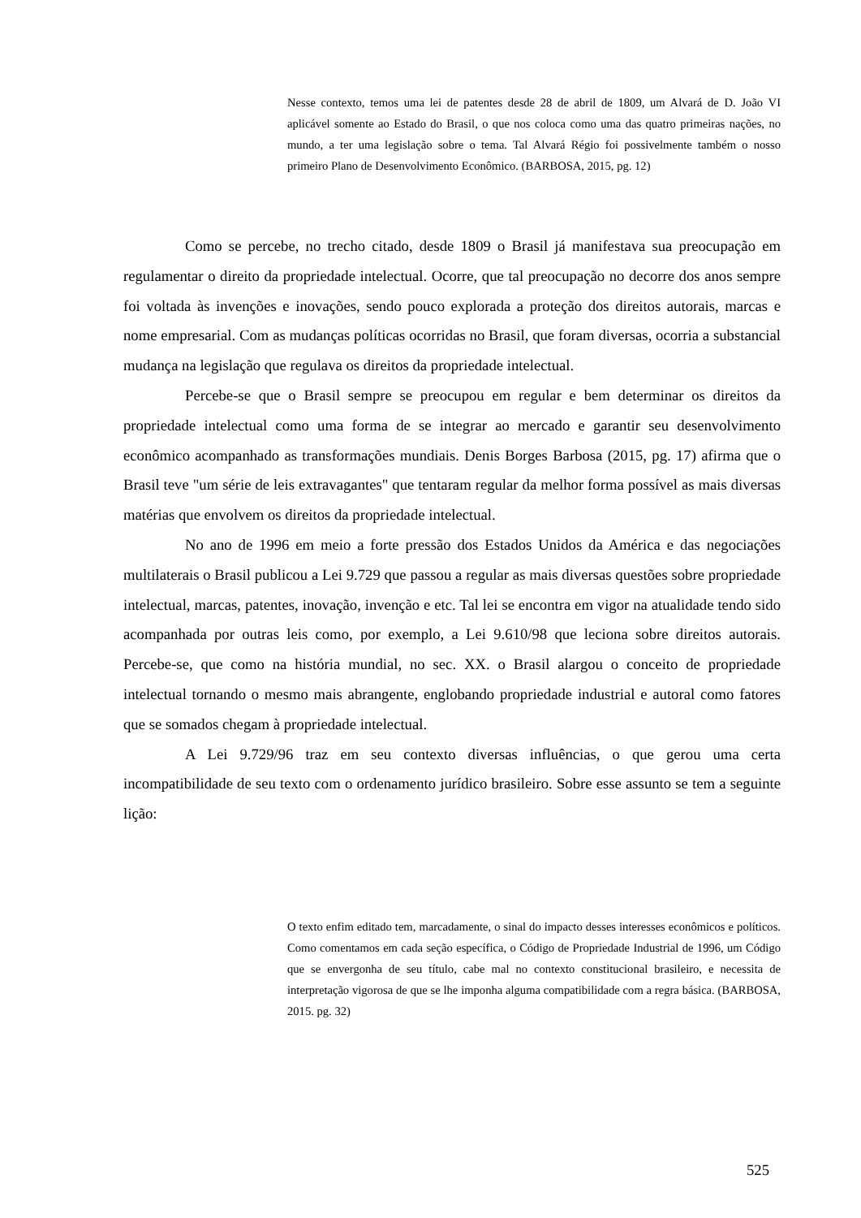Nesse contexto, temos uma lei de patentes desde 28 de abril de 1809, um Alvará de D. João VI aplicável somente ao Estado do Brasil, o que nos coloca como uma das quatro primeiras nações, no mundo, a ter uma legislação sobre o tema. Tal Alvará Régio foi possivelmente também o nosso primeiro Plano de Desenvolvimento Econômico. (BARBOSA, 2015, pg. 12)
Como se percebe, no trecho citado, desde 1809 o Brasil já manifestava sua preocupação em regulamentar o direito da propriedade intelectual. Ocorre, que tal preocupação no decorre dos anos sempre foi voltada às invenções e inovações, sendo pouco explorada a proteção dos direitos autorais, marcas e nome empresarial. Com as mudanças políticas ocorridas no Brasil, que foram diversas, ocorria a substancial mudança na legislação que regulava os direitos da propriedade intelectual.
Percebe-se que o Brasil sempre se preocupou em regular e bem determinar os direitos da propriedade intelectual como uma forma de se integrar ao mercado e garantir seu desenvolvimento econômico acompanhado as transformações mundiais. Denis Borges Barbosa (2015, pg. 17) afirma que o Brasil teve "um série de leis extravagantes" que tentaram regular da melhor forma possível as mais diversas matérias que envolvem os direitos da propriedade intelectual.
No ano de 1996 em meio a forte pressão dos Estados Unidos da América e das negociações multilaterais o Brasil publicou a Lei 9.729 que passou a regular as mais diversas questões sobre propriedade intelectual, marcas, patentes, inovação, invenção e etc. Tal lei se encontra em vigor na atualidade tendo sido acompanhada por outras leis como, por exemplo, a Lei 9.610/98 que leciona sobre direitos autorais. Percebe-se, que como na história mundial, no sec. XX. o Brasil alargou o conceito de propriedade intelectual tornando o mesmo mais abrangente, englobando propriedade industrial e autoral como fatores que se somados chegam à propriedade intelectual.
A Lei 9.729/96 traz em seu contexto diversas influências, o que gerou uma certa incompatibilidade de seu texto com o ordenamento jurídico brasileiro. Sobre esse assunto se tem a seguinte lição:
O texto enfim editado tem, marcadamente, o sinal do impacto desses interesses econômicos e políticos. Como comentamos em cada seção específica, o Código de Propriedade Industrial de 1996, um Código que se envergonha de seu título, cabe mal no contexto constitucional brasileiro, e necessita de interpretação vigorosa de que se lhe imponha alguma compatibilidade com a regra básica. (BARBOSA, 2015. pg. 32)
525